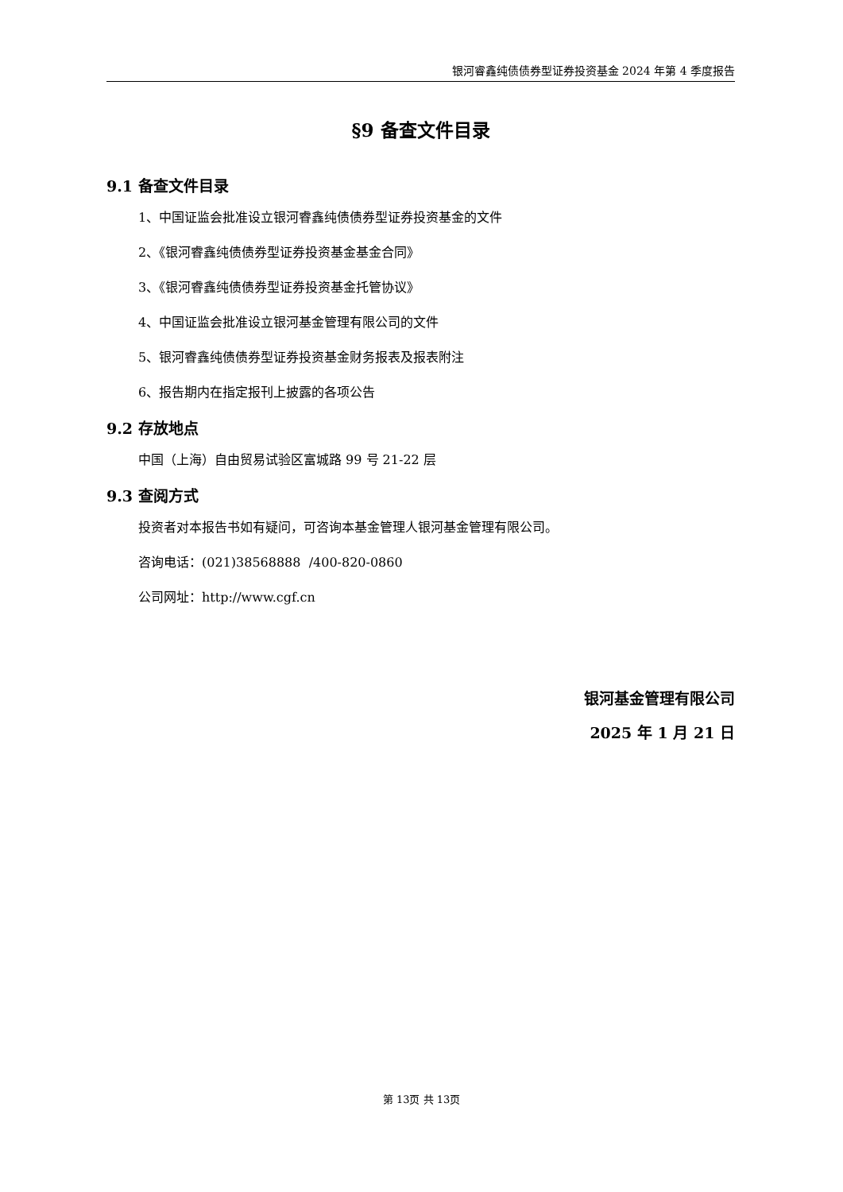银河睿鑫纯债债券型证券投资基金 2024 年第 4 季度报告
§9 备查文件目录
9.1 备查文件目录
1、中国证监会批准设立银河睿鑫纯债债券型证券投资基金的文件
2、《银河睿鑫纯债债券型证券投资基金基金合同》
3、《银河睿鑫纯债债券型证券投资基金托管协议》
4、中国证监会批准设立银河基金管理有限公司的文件
5、银河睿鑫纯债债券型证券投资基金财务报表及报表附注
6、报告期内在指定报刊上披露的各项公告
9.2 存放地点
中国（上海）自由贸易试验区富城路 99 号 21-22 层
9.3 查阅方式
投资者对本报告书如有疑问，可咨询本基金管理人银河基金管理有限公司。
咨询电话：(021)38568888 /400-820-0860
公司网址：http://www.cgf.cn
银河基金管理有限公司
2025 年 1 月 21 日
第 13页 共 13页